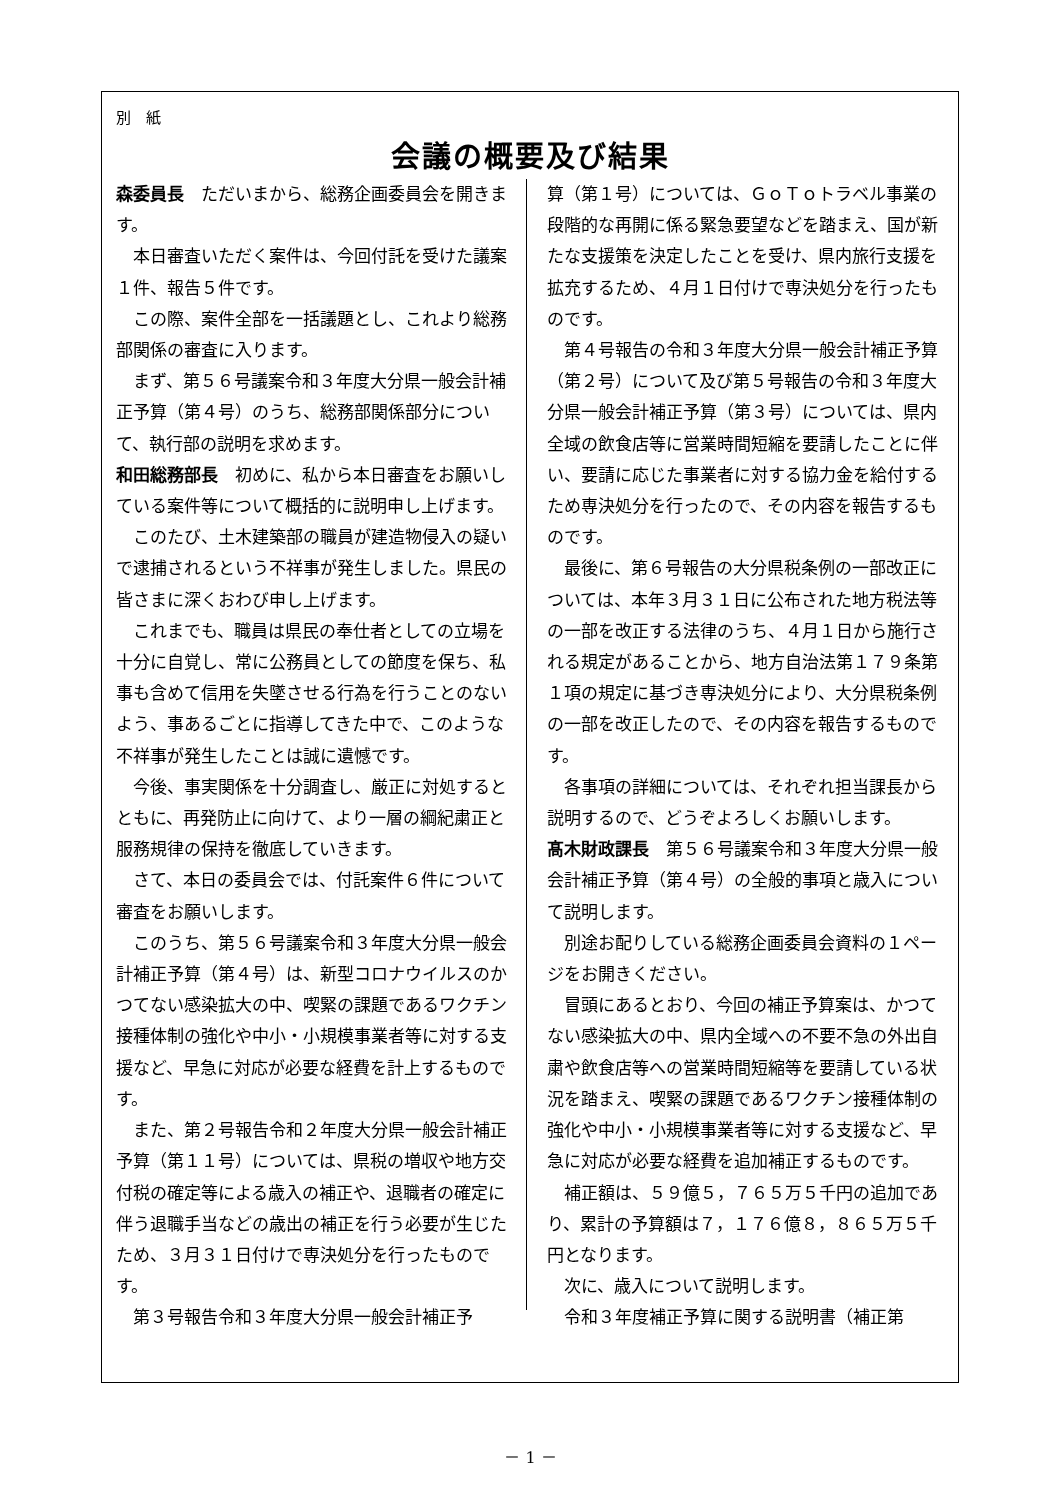別　紙
会議の概要及び結果
森委員長　ただいまから、総務企画委員会を開きます。
本日審査いただく案件は、今回付託を受けた議案１件、報告５件です。
この際、案件全部を一括議題とし、これより総務部関係の審査に入ります。
まず、第５６号議案令和３年度大分県一般会計補正予算（第４号）のうち、総務部関係部分について、執行部の説明を求めます。
和田総務部長　初めに、私から本日審査をお願いしている案件等について概括的に説明申し上げます。
このたび、土木建築部の職員が建造物侵入の疑いで逮捕されるという不祥事が発生しました。県民の皆さまに深くおわび申し上げます。
これまでも、職員は県民の奉仕者としての立場を十分に自覚し、常に公務員としての節度を保ち、私事も含めて信用を失墜させる行為を行うことのないよう、事あるごとに指導してきた中で、このような不祥事が発生したことは誠に遺憾です。
今後、事実関係を十分調査し、厳正に対処するとともに、再発防止に向けて、より一層の綱紀粛正と服務規律の保持を徹底していきます。
さて、本日の委員会では、付託案件６件について審査をお願いします。
このうち、第５６号議案令和３年度大分県一般会計補正予算（第４号）は、新型コロナウイルスのかつてない感染拡大の中、喫緊の課題であるワクチン接種体制の強化や中小・小規模事業者等に対する支援など、早急に対応が必要な経費を計上するものです。
また、第２号報告令和２年度大分県一般会計補正予算（第１１号）については、県税の増収や地方交付税の確定等による歳入の補正や、退職者の確定に伴う退職手当などの歳出の補正を行う必要が生じたため、３月３１日付けで専決処分を行ったものです。
第３号報告令和３年度大分県一般会計補正予
算（第１号）については、ＧｏＴｏトラベル事業の段階的な再開に係る緊急要望などを踏まえ、国が新たな支援策を決定したことを受け、県内旅行支援を拡充するため、４月１日付けで専決処分を行ったものです。
第４号報告の令和３年度大分県一般会計補正予算（第２号）について及び第５号報告の令和３年度大分県一般会計補正予算（第３号）については、県内全域の飲食店等に営業時間短縮を要請したことに伴い、要請に応じた事業者に対する協力金を給付するため専決処分を行ったので、その内容を報告するものです。
最後に、第６号報告の大分県税条例の一部改正については、本年３月３１日に公布された地方税法等の一部を改正する法律のうち、４月１日から施行される規定があることから、地方自治法第１７９条第１項の規定に基づき専決処分により、大分県税条例の一部を改正したので、その内容を報告するものです。
各事項の詳細については、それぞれ担当課長から説明するので、どうぞよろしくお願いします。
髙木財政課長　第５６号議案令和３年度大分県一般会計補正予算（第４号）の全般的事項と歳入について説明します。
別途お配りしている総務企画委員会資料の１ページをお開きください。
冒頭にあるとおり、今回の補正予算案は、かつてない感染拡大の中、県内全域への不要不急の外出自粛や飲食店等への営業時間短縮等を要請している状況を踏まえ、喫緊の課題であるワクチン接種体制の強化や中小・小規模事業者等に対する支援など、早急に対応が必要な経費を追加補正するものです。
補正額は、５９億５，７６５万５千円の追加であり、累計の予算額は７，１７６億８，８６５万５千円となります。
次に、歳入について説明します。
令和３年度補正予算に関する説明書（補正第
－ 1 －